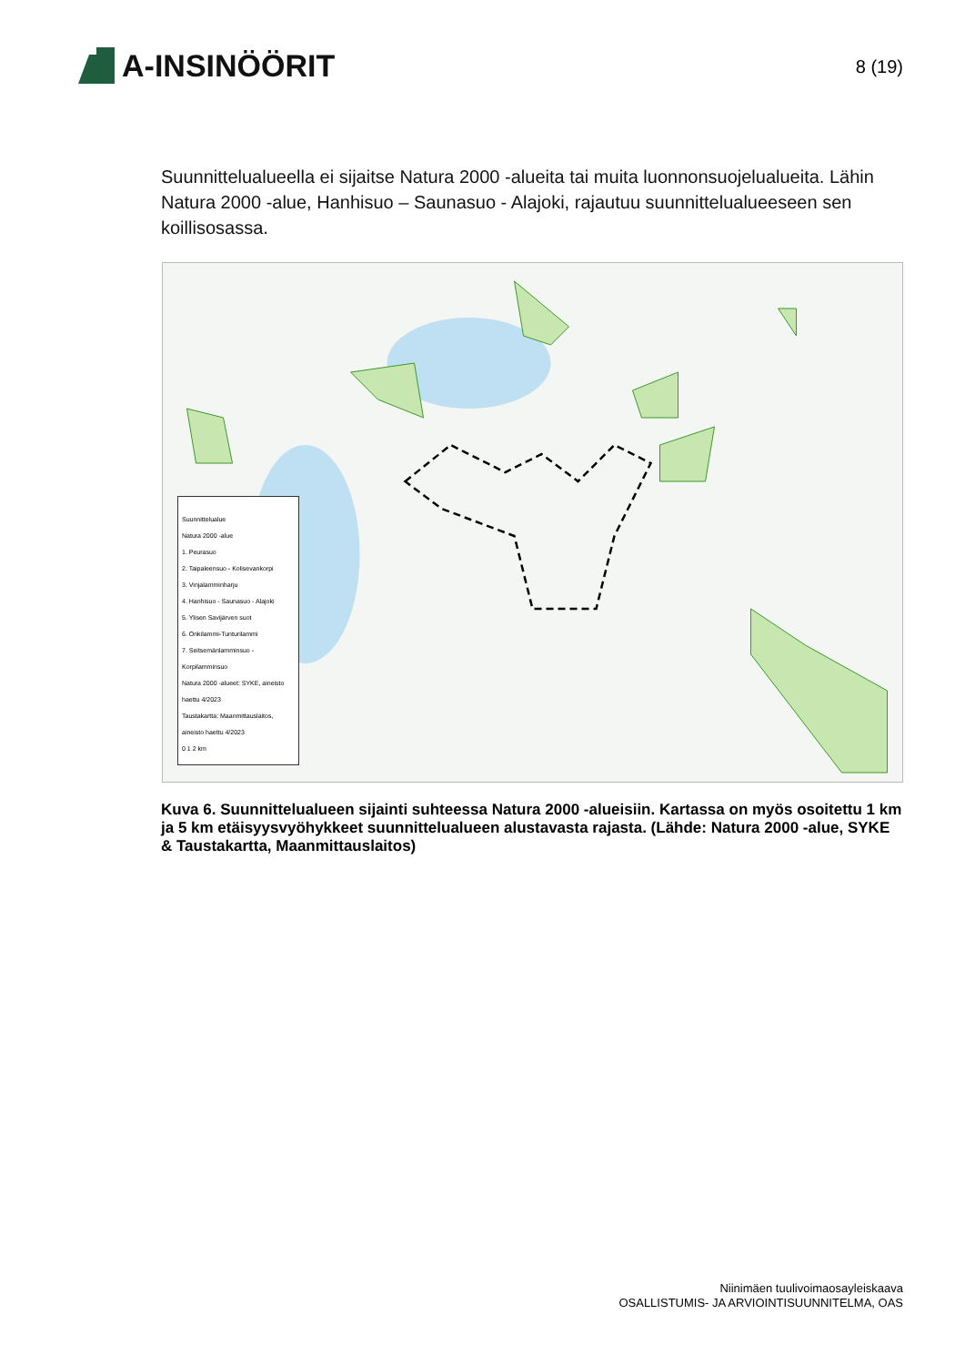A-INSINÖÖRIT
8 (19)
Suunnittelualueella ei sijaitse Natura 2000 -alueita tai muita luonnonsuojelualueita. Lähin Natura 2000 -alue, Hanhisuo – Saunasuo - Alajoki, rajautuu suunnittelualueeseen sen koillisosassa.
Suunnittelualue
Natura 2000 -alue
1. Peurasuo
2. Taipaleensuo - Kolisevankorpi
3. Vinjalamminharju
4. Hanhisuo - Saunasuo - Alajoki
5. Ylisen Savijärven suot
6. Onkilammi-Tunturilammi
7. Seitsemänlamminsuo - Korpilamminsuo
Natura 2000 -alueet: SYKE, aineisto haettu 4/2023
Taustakartta: Maanmittauslaitos, aineisto haettu 4/2023
0 1 2 km
Kuva 6. Suunnittelualueen sijainti suhteessa Natura 2000 -alueisiin. Kartassa on myös osoitettu 1 km ja 5 km etäisyysvyöhykkeet suunnittelualueen alustavasta rajasta. (Lähde: Natura 2000 -alue, SYKE & Taustakartta, Maanmittauslaitos)
Niinimäen tuulivoimaosayleiskaava
OSALLISTUMIS- JA ARVIOINTISUUNNITELMA, OAS